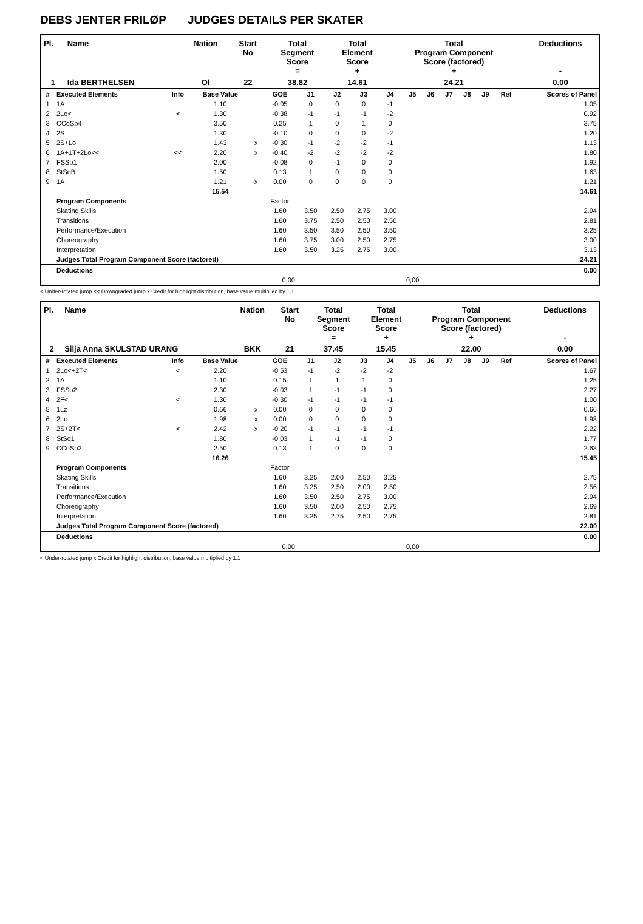DEBS JENTER FRILØP JUDGES DETAILS PER SKATER
| Pl. | Name | Nation | Start No | Total Segment Score = | Total Element Score + | Total Program Component Score (factored) + | Deductions - |
| --- | --- | --- | --- | --- | --- | --- | --- |
| 1 | Ida BERTHELSEN | Ol | 22 | 38.82 | 14.61 | 24.21 | 0.00 |
| # | Executed Elements | Info | Base Value | | GOE | J1 | J2 | J3 | J4 | J5 | J6 | J7 | J8 | J9 | Ref | Scores of Panel |
| --- | --- | --- | --- | --- | --- | --- | --- | --- | --- | --- | --- | --- | --- | --- | --- | --- |
| 1 | 1A | | 1.10 | | -0.05 | 0 | 0 | 0 | -1 | | | | | | | 1.05 |
| 2 | 2Lo< | < | 1.30 | | -0.38 | -1 | -1 | -1 | -2 | | | | | | | 0.92 |
| 3 | CCoSp4 | | 3.50 | | 0.25 | 1 | 0 | 1 | 0 | | | | | | | 3.75 |
| 4 | 2S | | 1.30 | | -0.10 | 0 | 0 | 0 | -2 | | | | | | | 1.20 |
| 5 | 2S+Lo | | 1.43 | x | -0.30 | -1 | -2 | -2 | -1 | | | | | | | 1.13 |
| 6 | 1A+1T+2Lo<< | << | 2.20 | x | -0.40 | -2 | -2 | -2 | -2 | | | | | | | 1.80 |
| 7 | FSSp1 | | 2.00 | | -0.08 | 0 | -1 | 0 | 0 | | | | | | | 1.92 |
| 8 | StSqB | | 1.50 | | 0.13 | 1 | 0 | 0 | 0 | | | | | | | 1.63 |
| 9 | 1A | | 1.21 | x | 0.00 | 0 | 0 | 0 | 0 | | | | | | | 1.21 |
| | | | 15.54 | | | | | | | | | | | | | 14.61 |
| | Program Components | | | | Factor | | | | | | | | | | | |
| | Skating Skills | | | | 1.60 | 3.50 | 2.50 | 2.75 | 3.00 | | | | | | | 2.94 |
| | Transitions | | | | 1.60 | 3.75 | 2.50 | 2.50 | 2.50 | | | | | | | 2.81 |
| | Performance/Execution | | | | 1.60 | 3.50 | 3.50 | 2.50 | 3.50 | | | | | | | 3.25 |
| | Choreography | | | | 1.60 | 3.75 | 3.00 | 2.50 | 2.75 | | | | | | | 3.00 |
| | Interpretation | | | | 1.60 | 3.50 | 3.25 | 2.75 | 3.00 | | | | | | | 3.13 |
| | Judges Total Program Component Score (factored) | | | | | | | | | | | | | | | 24.21 |
| | Deductions | | | | | | | | | | | | | | | 0.00 |
| 0,00 | | | | | | 0,00 | | | | | | | | | | |
< Under-rotated jump << Downgraded jump x Credit for highlight distribution, base value multiplied by 1.1
| Pl. | Name | Nation | Start No | Total Segment Score = | Total Element Score + | Total Program Component Score (factored) + | Deductions - |
| --- | --- | --- | --- | --- | --- | --- | --- |
| 2 | Silja Anna SKULSTAD URANG | BKK | 21 | 37.45 | 15.45 | 22.00 | 0.00 |
| # | Executed Elements | Info | Base Value | | GOE | J1 | J2 | J3 | J4 | J5 | J6 | J7 | J8 | J9 | Ref | Scores of Panel |
| --- | --- | --- | --- | --- | --- | --- | --- | --- | --- | --- | --- | --- | --- | --- | --- | --- |
| 1 | 2Lo<+2T< | < | 2.20 | | -0.53 | -1 | -2 | -2 | -2 | | | | | | | 1.67 |
| 2 | 1A | | 1.10 | | 0.15 | 1 | 1 | 1 | 0 | | | | | | | 1.25 |
| 3 | FSSp2 | | 2.30 | | -0.03 | 1 | -1 | -1 | 0 | | | | | | | 2.27 |
| 4 | 2F< | < | 1.30 | | -0.30 | -1 | -1 | -1 | -1 | | | | | | | 1.00 |
| 5 | 1Lz | | 0.66 | x | 0.00 | 0 | 0 | 0 | 0 | | | | | | | 0.66 |
| 6 | 2Lo | | 1.98 | x | 0.00 | 0 | 0 | 0 | 0 | | | | | | | 1.98 |
| 7 | 2S+2T< | < | 2.42 | x | -0.20 | -1 | -1 | -1 | -1 | | | | | | | 2.22 |
| 8 | StSq1 | | 1.80 | | -0.03 | 1 | -1 | -1 | 0 | | | | | | | 1.77 |
| 9 | CCoSp2 | | 2.50 | | 0.13 | 1 | 0 | 0 | 0 | | | | | | | 2.63 |
| | | | 16.26 | | | | | | | | | | | | | 15.45 |
| | Program Components | | | | Factor | | | | | | | | | | | |
| | Skating Skills | | | | 1.60 | 3.25 | 2.00 | 2.50 | 3.25 | | | | | | | 2.75 |
| | Transitions | | | | 1.60 | 3.25 | 2.50 | 2.00 | 2.50 | | | | | | | 2.56 |
| | Performance/Execution | | | | 1.60 | 3.50 | 2.50 | 2.75 | 3.00 | | | | | | | 2.94 |
| | Choreography | | | | 1.60 | 3.50 | 2.00 | 2.50 | 2.75 | | | | | | | 2.69 |
| | Interpretation | | | | 1.60 | 3.25 | 2.75 | 2.50 | 2.75 | | | | | | | 2.81 |
| | Judges Total Program Component Score (factored) | | | | | | | | | | | | | | | 22.00 |
| | Deductions | | | | | | | | | | | | | | | 0.00 |
| 0,00 | | | | | | 0,00 | | | | | | | | | | |
< Under-rotated jump x Credit for highlight distribution, base value multiplied by 1.1